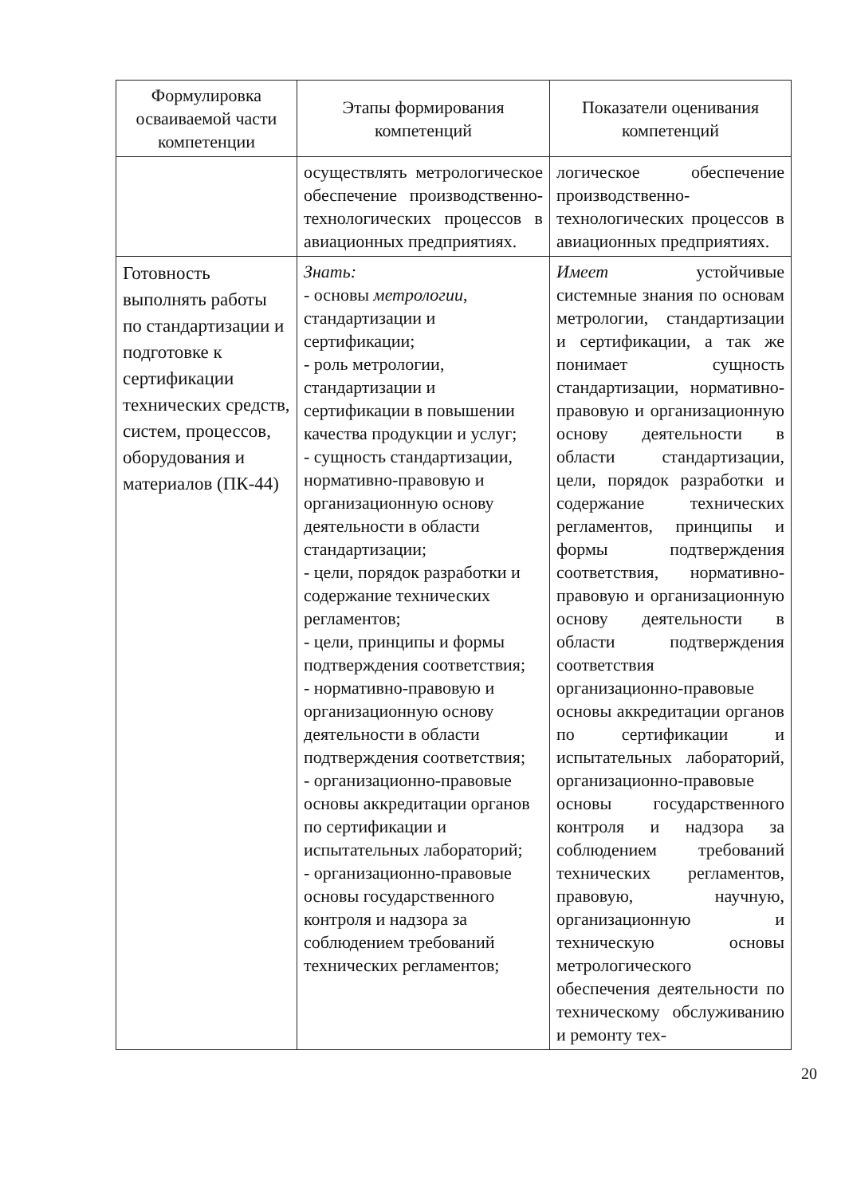| Формулировка осваиваемой части компетенции | Этапы формирования компетенций | Показатели оценивания компетенций |
| --- | --- | --- |
| | осуществлять метрологическое обеспечение производственно-технологических процессов в авиационных предприятиях. | логическое обеспечение производственно-технологических процессов в авиационных предприятиях. |
| Готовность выполнять работы по стандартизации и подготовке к сертификации технических средств, систем, процессов, оборудования и материалов (ПК-44) | Знать: - основы метрологии , стандартизации и сертификации; - роль метрологии, стандартизации и сертификации в повышении качества продукции и услуг; - сущность стандартизации, нормативно-правовую и организационную основу деятельности в области стандартизации; - цели, порядок разработки и содержание технических регламентов; - цели, принципы и формы подтверждения соответствия; - нормативно-правовую и организационную основу деятельности в области подтверждения соответствия; - организационно-правовые основы аккредитации органов по сертификации и испытательных лабораторий; - организационно-правовые основы государственного контроля и надзора за соблюдением требований технических регламентов; | Имеет устойчивые системные знания по основам метрологии, стандартизации и сертификации, а так же понимает сущность стандартизации, нормативно-правовую и организационную основу деятельности в области стандартизации, цели, порядок разработки и содержание технических регламентов, принципы и формы подтверждения соответствия, нормативно-правовую и организационную основу деятельности в области подтверждения соответствия организационно-правовые основы аккредитации органов по сертификации и испытательных лабораторий, организационно-правовые основы государственного контроля и надзора за соблюдением требований технических регламентов, правовую, научную, организационную и техническую основы метрологического обеспечения деятельности по техническому обслуживанию и ремонту тех- |
20